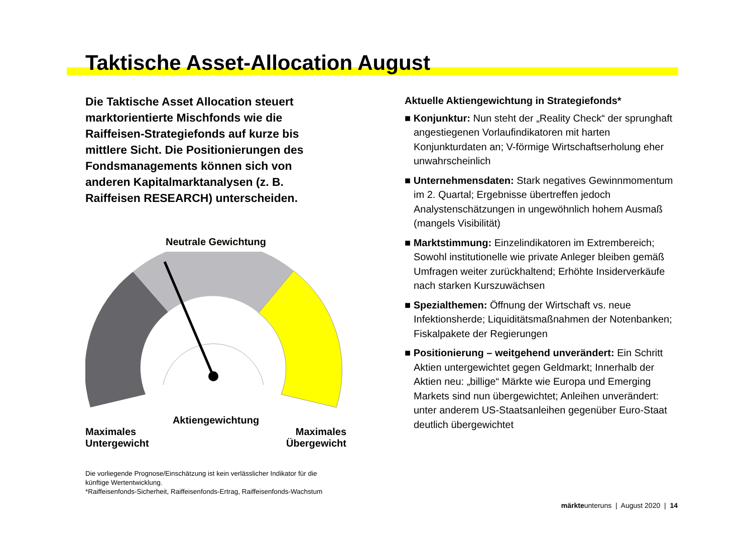Taktische Asset-Allocation August
Die Taktische Asset Allocation steuert marktorientierte Mischfonds wie die Raiffeisen-Strategiefonds auf kurze bis mittlere Sicht. Die Positionierungen des Fondsmanagements können sich von anderen Kapitalmarktanalysen (z. B. Raiffeisen RESEARCH) unterscheiden.
Neutrale Gewichtung
Aktiengewichtung
Maximales
Untergewicht
Maximales
Übergewicht
Die vorliegende Prognose/Einschätzung ist kein verlässlicher Indikator für die künftige Wertentwicklung.
*Raiffeisenfonds-Sicherheit, Raiffeisenfonds-Ertrag, Raiffeisenfonds-Wachstum
Aktuelle Aktiengewichtung in Strategiefonds*
■ Konjunktur: Nun steht der „Reality Check“ der sprunghaft angestiegenen Vorlaufindikatoren mit harten Konjunkturdaten an; V-förmige Wirtschafts­erholung eher unwahrscheinlich
■ Unternehmensdaten: Stark negatives Gewinnmo­mentum im 2. Quartal; Ergebnisse übertreffen jedoch Analystenschätzungen in ungewöhnlich hohem Aus­maß (mangels Visibilität)
■ Marktstimmung: Einzelindikatoren im Extrembereich; Sowohl institutionelle wie private Anleger bleiben ge­mäß Umfragen weiter zurückhaltend; Erhöhte Insider­verkäufe nach starken Kurszuwächsen
■ Spezialthemen: Öffnung der Wirtschaft vs. neue Infektionsherde; Liquiditätsmaßnahmen der Noten­banken; Fiskalpakete der Regierungen
■ Positionierung – weitgehend unverändert: Ein Schritt Aktien untergewichtet gegen Geldmarkt; Inner­halb der Aktien neu: „billige“ Märkte wie Europa und Emerging Markets sind nun übergewichtet; Anleihen unverändert: unter anderem US-Staatsanleihen ge­genüber Euro-Staat deutlich übergewichtet
märkteunteruns | August 2020 | 14